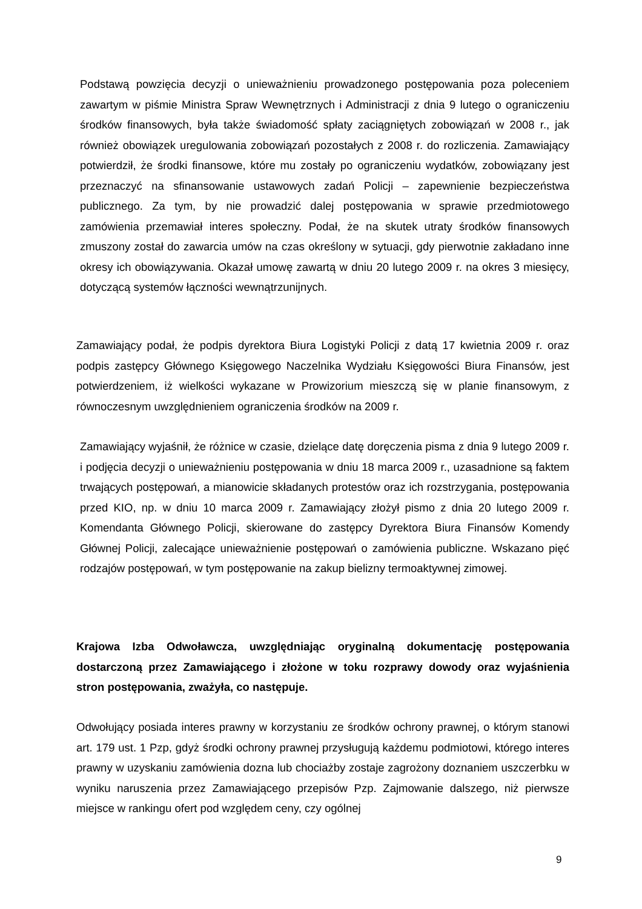Podstawą powzięcia decyzji o unieważnieniu prowadzonego postępowania poza poleceniem zawartym w piśmie Ministra Spraw Wewnętrznych i Administracji z dnia 9 lutego o ograniczeniu środków finansowych, była także świadomość spłaty zaciągniętych zobowiązań w 2008 r., jak również obowiązek uregulowania zobowiązań pozostałych z 2008 r. do rozliczenia. Zamawiający potwierdził, że środki finansowe, które mu zostały po ograniczeniu wydatków, zobowiązany jest przeznaczyć na sfinansowanie ustawowych zadań Policji – zapewnienie bezpieczeństwa publicznego. Za tym, by nie prowadzić dalej postępowania w sprawie przedmiotowego zamówienia przemawiał interes społeczny. Podał, że na skutek utraty środków finansowych zmuszony został do zawarcia umów na czas określony w sytuacji, gdy pierwotnie zakładano inne okresy ich obowiązywania. Okazał umowę zawartą w dniu 20 lutego 2009 r. na okres 3 miesięcy, dotyczącą systemów łączności wewnątrzunijnych.
Zamawiający podał, że podpis dyrektora Biura Logistyki Policji z datą 17 kwietnia 2009 r. oraz podpis zastępcy Głównego Księgowego Naczelnika Wydziału Księgowości Biura Finansów, jest potwierdzeniem, iż wielkości wykazane w Prowizorium mieszczą się w planie finansowym, z równoczesnym uwzględnieniem ograniczenia środków na 2009 r.
Zamawiający wyjaśnił, że różnice w czasie, dzielące datę doręczenia pisma z dnia 9 lutego 2009 r. i podjęcia decyzji o unieważnieniu postępowania w dniu 18 marca 2009 r., uzasadnione są faktem trwających postępowań, a mianowicie składanych protestów oraz ich rozstrzygania, postępowania przed KIO, np. w dniu 10 marca 2009 r. Zamawiający złożył pismo z dnia 20 lutego 2009 r. Komendanta Głównego Policji, skierowane do zastępcy Dyrektora Biura Finansów Komendy Głównej Policji, zalecające unieważnienie postępowań o zamówienia publiczne. Wskazano pięć rodzajów postępowań, w tym postępowanie na zakup bielizny termoaktywnej zimowej.
Krajowa Izba Odwoławcza, uwzględniając oryginalną dokumentację postępowania dostarczoną przez Zamawiającego i złożone w toku rozprawy dowody oraz wyjaśnienia stron postępowania, zważyła, co następuje.
Odwołujący posiada interes prawny w korzystaniu ze środków ochrony prawnej, o którym stanowi art. 179 ust. 1 Pzp, gdyż środki ochrony prawnej przysługują każdemu podmiotowi, którego interes prawny w uzyskaniu zamówienia dozna lub chociażby zostaje zagrożony doznaniem uszczerbku w wyniku naruszenia przez Zamawiającego przepisów Pzp. Zajmowanie dalszego, niż pierwsze miejsce w rankingu ofert pod względem ceny, czy ogólnej
9